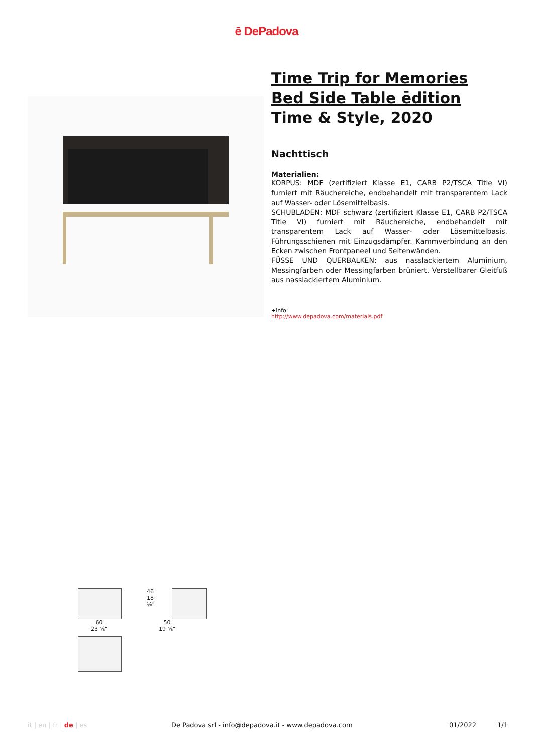ē DePadova
Time Trip for Memories
Bed Side Table ēdition
Time & Style, 2020
Nachttisch
Materialien:
KORPUS: MDF (zertifiziert Klasse E1, CARB P2/TSCA Title VI) furniert mit Räuchereiche, endbehandelt mit transparentem Lack auf Wasser- oder Lösemittelbasis.
SCHUBLADEN: MDF schwarz (zertifiziert Klasse E1, CARB P2/TSCA Title VI) furniert mit Räuchereiche, endbehandelt mit transparentem Lack auf Wasser- oder Lösemittelbasis. Führungsschienen mit Einzugsdämpfer. Kammverbindung an den Ecken zwischen Frontpaneel und Seitenwänden.
FÜSSE UND QUERBALKEN: aus nasslackiertem Aluminium, Messingfarben oder Messingfarben brüniert. Verstellbarer Gleitfuß aus nasslackiertem Aluminium.
+info:
http://www.depadova.com/materials.pdf
46 18 ⅛"
60
23 ⅝"
50
19 ⅝"
it | en | fr | de | es De Padova srl - info@depadova.it - www.depadova.com 01/2022 1/1